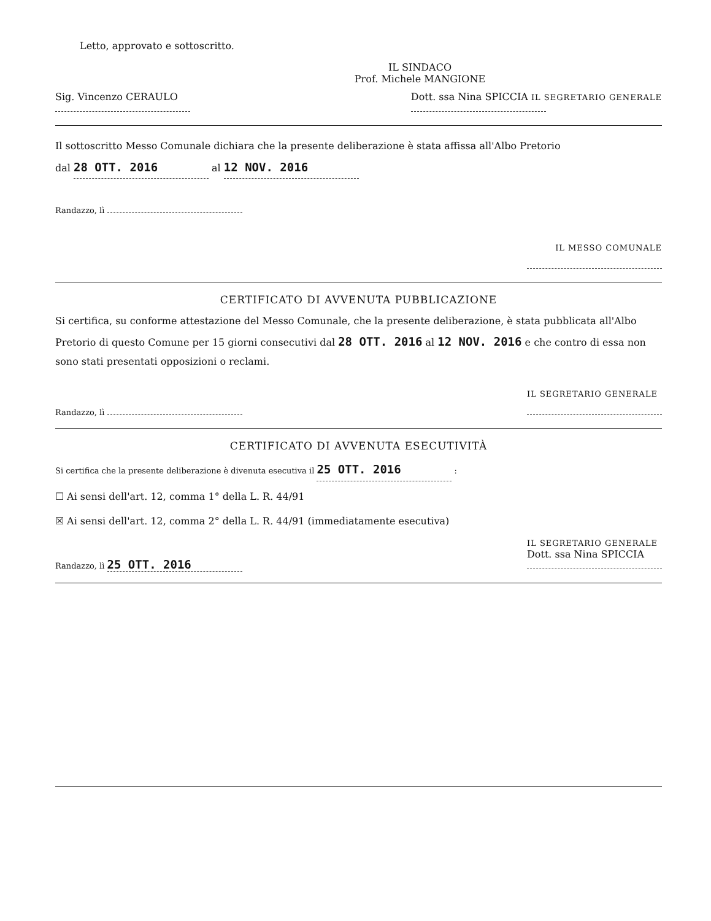Letto, approvato e sottoscritto.
IL SINDACO
Prof. Michele MANGIONE
Sig. Vincenzo CERAULO
Dott. ssa Nina SPICCIA IL SEGRETARIO GENERALE
Il sottoscritto Messo Comunale dichiara che la presente deliberazione è stata affissa all'Albo Pretorio
dal 28 OTT. 2016 al 12 NOV. 2016
Randazzo, lì
IL MESSO COMUNALE
CERTIFICATO DI AVVENUTA PUBBLICAZIONE
Si certifica, su conforme attestazione del Messo Comunale, che la presente deliberazione, è stata pubblicata all'Albo Pretorio di questo Comune per 15 giorni consecutivi dal 28 OTT. 2016 al 12 NOV. 2016 e che contro di essa non sono stati presentati opposizioni o reclami.
Randazzo, lì
IL SEGRETARIO GENERALE
CERTIFICATO DI AVVENUTA ESECUTIVITÀ
Si certifica che la presente deliberazione è divenuta esecutiva il 25 OTT. 2016 :
☐ Ai sensi dell'art. 12, comma 1° della L. R. 44/91
☒ Ai sensi dell'art. 12, comma 2° della L. R. 44/91 (immediatamente esecutiva)
Randazzo, lì 25 OTT. 2016
IL SEGRETARIO GENERALE
Dott. ssa Nina SPICCIA